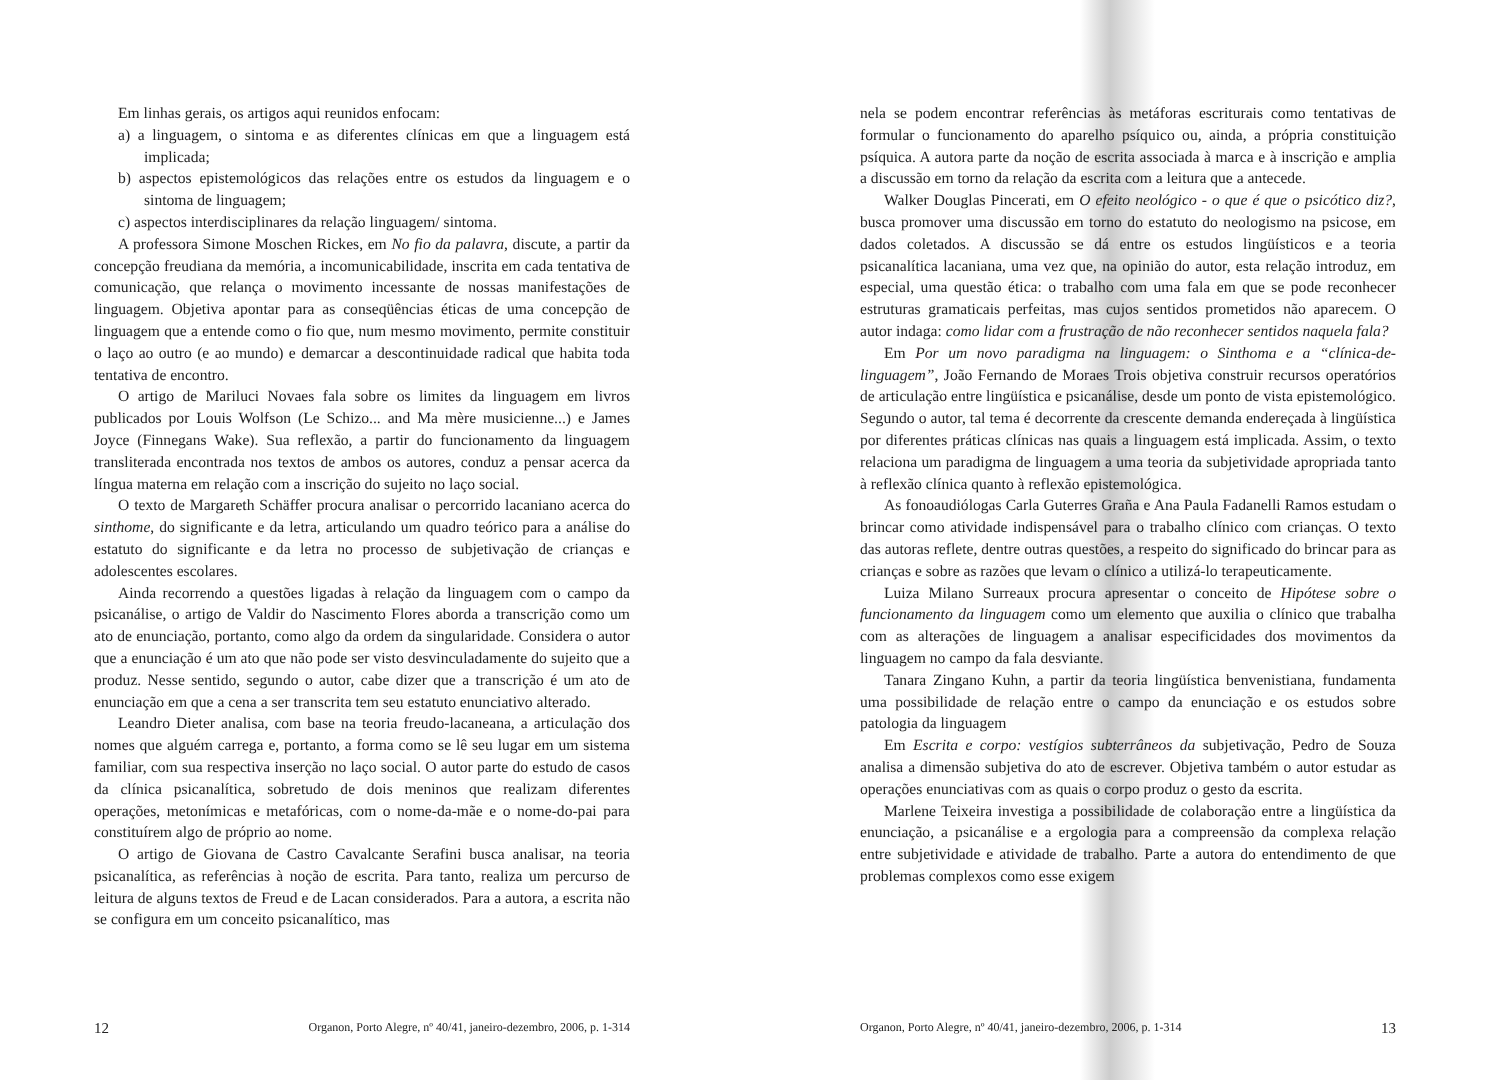Em linhas gerais, os artigos aqui reunidos enfocam:
a) a linguagem, o sintoma e as diferentes clínicas em que a linguagem está implicada;
b) aspectos epistemológicos das relações entre os estudos da linguagem e o sintoma de linguagem;
c) aspectos interdisciplinares da relação linguagem/ sintoma.
A professora Simone Moschen Rickes, em No fio da palavra, discute, a partir da concepção freudiana da memória, a incomunicabilidade, inscrita em cada tentativa de comunicação, que relança o movimento incessante de nossas manifestações de linguagem. Objetiva apontar para as conseqüências éticas de uma concepção de linguagem que a entende como o fio que, num mesmo movimento, permite constituir o laço ao outro (e ao mundo) e demarcar a descontinuidade radical que habita toda tentativa de encontro.
O artigo de Mariluci Novaes fala sobre os limites da linguagem em livros publicados por Louis Wolfson (Le Schizo... and Ma mère musicienne...) e James Joyce (Finnegans Wake). Sua reflexão, a partir do funcionamento da linguagem transliterada encontrada nos textos de ambos os autores, conduz a pensar acerca da língua materna em relação com a inscrição do sujeito no laço social.
O texto de Margareth Schäffer procura analisar o percorrido lacaniano acerca do sinthome, do significante e da letra, articulando um quadro teórico para a análise do estatuto do significante e da letra no processo de subjetivação de crianças e adolescentes escolares.
Ainda recorrendo a questões ligadas à relação da linguagem com o campo da psicanálise, o artigo de Valdir do Nascimento Flores aborda a transcrição como um ato de enunciação, portanto, como algo da ordem da singularidade. Considera o autor que a enunciação é um ato que não pode ser visto desvinculadamente do sujeito que a produz. Nesse sentido, segundo o autor, cabe dizer que a transcrição é um ato de enunciação em que a cena a ser transcrita tem seu estatuto enunciativo alterado.
Leandro Dieter analisa, com base na teoria freudo-lacaneana, a articulação dos nomes que alguém carrega e, portanto, a forma como se lê seu lugar em um sistema familiar, com sua respectiva inserção no laço social. O autor parte do estudo de casos da clínica psicanalítica, sobretudo de dois meninos que realizam diferentes operações, metonímicas e metafóricas, com o nome-da-mãe e o nome-do-pai para constituírem algo de próprio ao nome.
O artigo de Giovana de Castro Cavalcante Serafini busca analisar, na teoria psicanalítica, as referências à noção de escrita. Para tanto, realiza um percurso de leitura de alguns textos de Freud e de Lacan considerados. Para a autora, a escrita não se configura em um conceito psicanalítico, mas
12 Organon, Porto Alegre, nº 40/41, janeiro-dezembro, 2006, p. 1-314
nela se podem encontrar referências às metáforas escriturais como tentativas de formular o funcionamento do aparelho psíquico ou, ainda, a própria constituição psíquica. A autora parte da noção de escrita associada à marca e à inscrição e amplia a discussão em torno da relação da escrita com a leitura que a antecede.
Walker Douglas Pincerati, em O efeito neológico - o que é que o psicótico diz?, busca promover uma discussão em torno do estatuto do neologismo na psicose, em dados coletados. A discussão se dá entre os estudos lingüísticos e a teoria psicanalítica lacaniana, uma vez que, na opinião do autor, esta relação introduz, em especial, uma questão ética: o trabalho com uma fala em que se pode reconhecer estruturas gramaticais perfeitas, mas cujos sentidos prometidos não aparecem. O autor indaga: como lidar com a frustração de não reconhecer sentidos naquela fala?
Em Por um novo paradigma na linguagem: o Sinthoma e a “clínica-de-linguagem”, João Fernando de Moraes Trois objetiva construir recursos operatórios de articulação entre lingüística e psicanálise, desde um ponto de vista epistemológico. Segundo o autor, tal tema é decorrente da crescente demanda endereçada à lingüística por diferentes práticas clínicas nas quais a linguagem está implicada. Assim, o texto relaciona um paradigma de linguagem a uma teoria da subjetividade apropriada tanto à reflexão clínica quanto à reflexão epistemológica.
As fonoaudiólogas Carla Guterres Graña e Ana Paula Fadanelli Ramos estudam o brincar como atividade indispensável para o trabalho clínico com crianças. O texto das autoras reflete, dentre outras questões, a respeito do significado do brincar para as crianças e sobre as razões que levam o clínico a utilizá-lo terapeuticamente.
Luiza Milano Surreaux procura apresentar o conceito de Hipótese sobre o funcionamento da linguagem como um elemento que auxilia o clínico que trabalha com as alterações de linguagem a analisar especificidades dos movimentos da linguagem no campo da fala desviante.
Tanara Zingano Kuhn, a partir da teoria lingüística benvenistiana, fundamenta uma possibilidade de relação entre o campo da enunciação e os estudos sobre patologia da linguagem
Em Escrita e corpo: vestígios subterrâneos da subjetivação, Pedro de Souza analisa a dimensão subjetiva do ato de escrever. Objetiva também o autor estudar as operações enunciativas com as quais o corpo produz o gesto da escrita.
Marlene Teixeira investiga a possibilidade de colaboração entre a lingüística da enunciação, a psicanálise e a ergologia para a compreensão da complexa relação entre subjetividade e atividade de trabalho. Parte a autora do entendimento de que problemas complexos como esse exigem
Organon, Porto Alegre, nº 40/41, janeiro-dezembro, 2006, p. 1-314 13